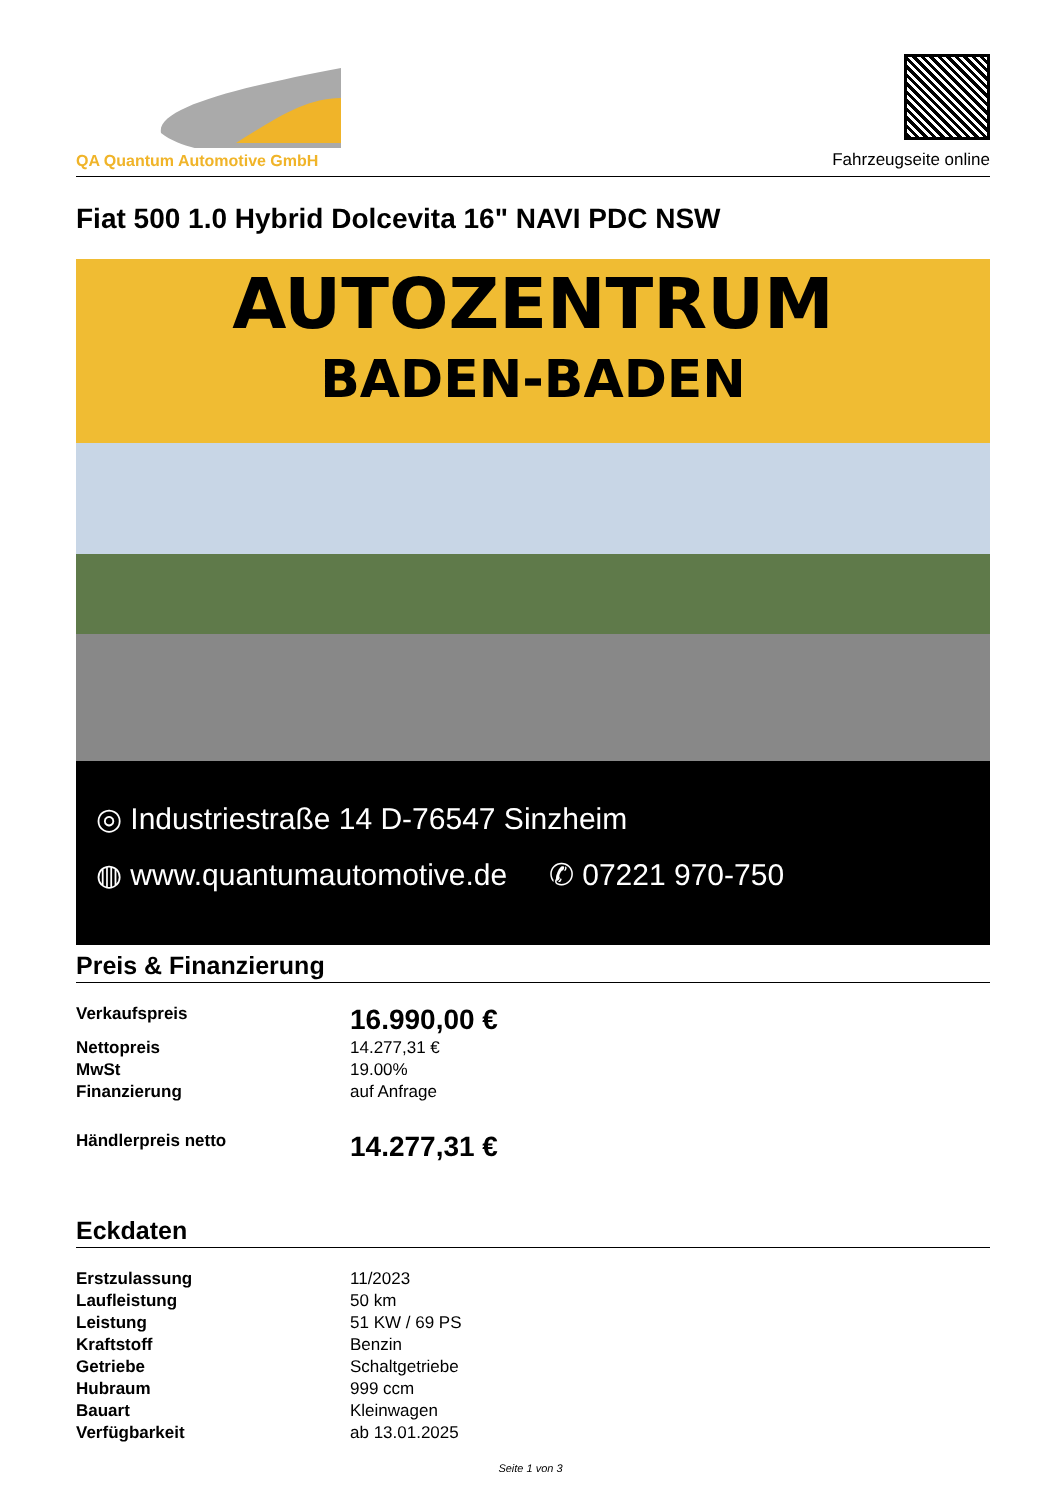QA Quantum Automotive GmbH
Fahrzeugseite online
Fiat 500 1.0 Hybrid Dolcevita 16" NAVI PDC NSW
AUTOZENTRUM
BADEN-BADEN
◎ Industriestraße 14 D-76547 Sinzheim
◍ www.quantumautomotive.de ✆ 07221 970-750
Preis & Finanzierung
| Verkaufspreis | 16.990,00 € |
| Nettopreis | 14.277,31 € |
| MwSt | 19.00% |
| Finanzierung | auf Anfrage |
| Händlerpreis netto | 14.277,31 € |
Eckdaten
| Erstzulassung | 11/2023 |
| Laufleistung | 50 km |
| Leistung | 51 KW / 69 PS |
| Kraftstoff | Benzin |
| Getriebe | Schaltgetriebe |
| Hubraum | 999 ccm |
| Bauart | Kleinwagen |
| Verfügbarkeit | ab 13.01.2025 |
Seite 1 von 3